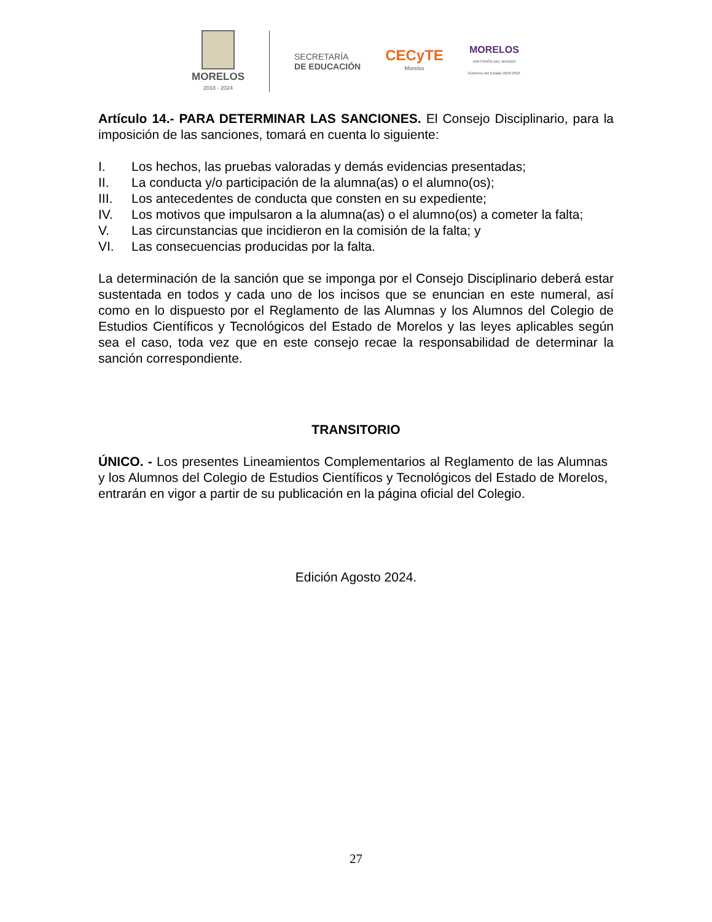MORELOS
2018 - 2024
SECRETARÍA
DE EDUCACIÓN
CECyTE
Morelos
MORELOS
ANFITRIÓN DEL MUNDO
Gobierno del Estado 2018-2024
Artículo 14.- PARA DETERMINAR LAS SANCIONES. El Consejo Disciplinario, para la imposición de las sanciones, tomará en cuenta lo siguiente:
I. Los hechos, las pruebas valoradas y demás evidencias presentadas;
II. La conducta y/o participación de la alumna(as) o el alumno(os);
III. Los antecedentes de conducta que consten en su expediente;
IV. Los motivos que impulsaron a la alumna(as) o el alumno(os) a cometer la falta;
V. Las circunstancias que incidieron en la comisión de la falta; y
VI. Las consecuencias producidas por la falta.
La determinación de la sanción que se imponga por el Consejo Disciplinario deberá estar sustentada en todos y cada uno de los incisos que se enuncian en este numeral, así como en lo dispuesto por el Reglamento de las Alumnas y los Alumnos del Colegio de Estudios Científicos y Tecnológicos del Estado de Morelos y las leyes aplicables según sea el caso, toda vez que en este consejo recae la responsabilidad de determinar la sanción correspondiente.
TRANSITORIO
ÚNICO. - Los presentes Lineamientos Complementarios al Reglamento de las Alumnas y los Alumnos del Colegio de Estudios Científicos y Tecnológicos del Estado de Morelos, entrarán en vigor a partir de su publicación en la página oficial del Colegio.
Edición Agosto 2024.
27